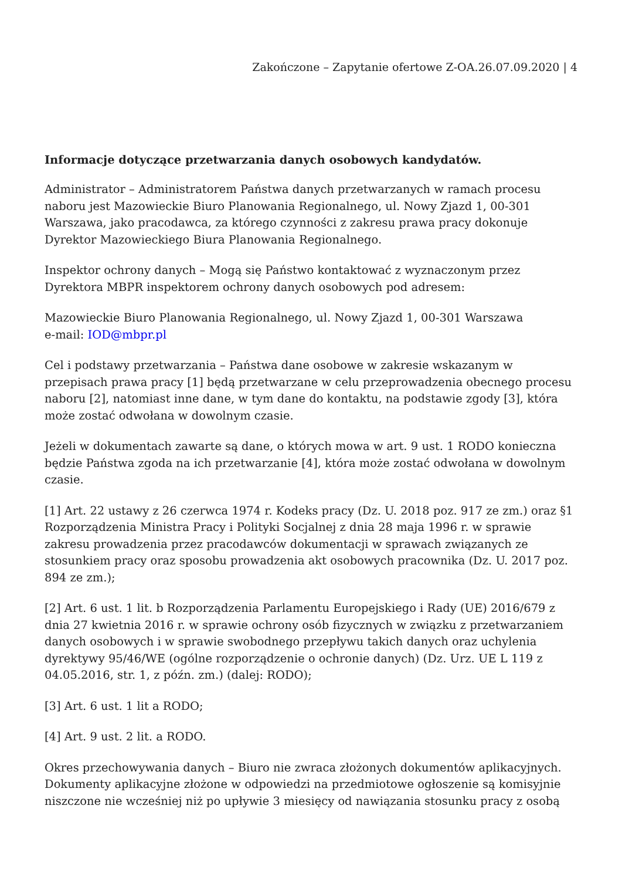Zakończone – Zapytanie ofertowe Z-OA.26.07.09.2020 | 4
Informacje dotyczące przetwarzania danych osobowych kandydatów.
Administrator – Administratorem Państwa danych przetwarzanych w ramach procesu naboru jest Mazowieckie Biuro Planowania Regionalnego, ul. Nowy Zjazd 1, 00-301 Warszawa, jako pracodawca, za którego czynności z zakresu prawa pracy dokonuje Dyrektor Mazowieckiego Biura Planowania Regionalnego.
Inspektor ochrony danych – Mogą się Państwo kontaktować z wyznaczonym przez Dyrektora MBPR inspektorem ochrony danych osobowych pod adresem:
Mazowieckie Biuro Planowania Regionalnego, ul. Nowy Zjazd 1, 00-301 Warszawa
e-mail: IOD@mbpr.pl
Cel i podstawy przetwarzania – Państwa dane osobowe w zakresie wskazanym w przepisach prawa pracy [1] będą przetwarzane w celu przeprowadzenia obecnego procesu naboru [2], natomiast inne dane, w tym dane do kontaktu, na podstawie zgody [3], która może zostać odwołana w dowolnym czasie.
Jeżeli w dokumentach zawarte są dane, o których mowa w art. 9 ust. 1 RODO konieczna będzie Państwa zgoda na ich przetwarzanie [4], która może zostać odwołana w dowolnym czasie.
[1] Art. 22 ustawy z 26 czerwca 1974 r. Kodeks pracy (Dz. U. 2018 poz. 917 ze zm.) oraz §1 Rozporządzenia Ministra Pracy i Polityki Socjalnej z dnia 28 maja 1996 r. w sprawie zakresu prowadzenia przez pracodawców dokumentacji w sprawach związanych ze stosunkiem pracy oraz sposobu prowadzenia akt osobowych pracownika (Dz. U. 2017 poz. 894 ze zm.);
[2] Art. 6 ust. 1 lit. b Rozporządzenia Parlamentu Europejskiego i Rady (UE) 2016/679 z dnia 27 kwietnia 2016 r. w sprawie ochrony osób fizycznych w związku z przetwarzaniem danych osobowych i w sprawie swobodnego przepływu takich danych oraz uchylenia dyrektywy 95/46/WE (ogólne rozporządzenie o ochronie danych) (Dz. Urz. UE L 119 z 04.05.2016, str. 1, z późn. zm.) (dalej: RODO);
[3] Art. 6 ust. 1 lit a RODO;
[4] Art. 9 ust. 2 lit. a RODO.
Okres przechowywania danych – Biuro nie zwraca złożonych dokumentów aplikacyjnych. Dokumenty aplikacyjne złożone w odpowiedzi na przedmiotowe ogłoszenie są komisyjnie niszczone nie wcześniej niż po upływie 3 miesięcy od nawiązania stosunku pracy z osobą